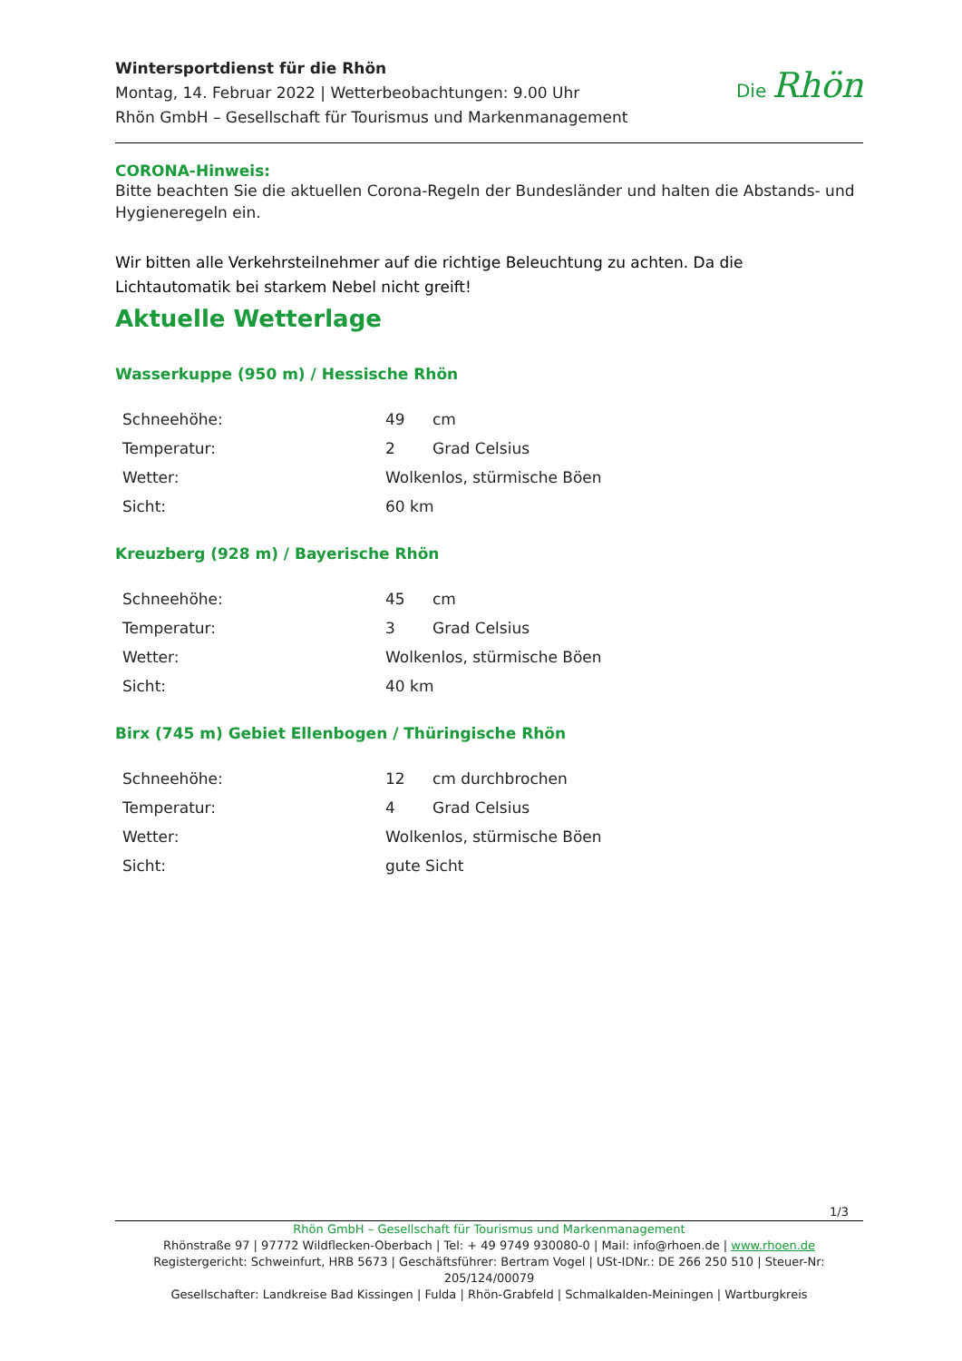Wintersportdienst für die Rhön
Montag, 14. Februar 2022 | Wetterbeobachtungen: 9.00 Uhr
Rhön GmbH – Gesellschaft für Tourismus und Markenmanagement
Die Rhön
CORONA-Hinweis:
Bitte beachten Sie die aktuellen Corona-Regeln der Bundesländer und halten die Abstands- und Hygieneregeln ein.
Wir bitten alle Verkehrsteilnehmer auf die richtige Beleuchtung zu achten. Da die Lichtautomatik bei starkem Nebel nicht greift!
Aktuelle Wetterlage
Wasserkuppe (950 m) / Hessische Rhön
| Schneehöhe: | 49 | cm |
| Temperatur: | 2 | Grad Celsius |
| Wetter: | Wolkenlos, stürmische Böen | |
| Sicht: | 60 km | |
Kreuzberg (928 m) / Bayerische Rhön
| Schneehöhe: | 45 | cm |
| Temperatur: | 3 | Grad Celsius |
| Wetter: | Wolkenlos, stürmische Böen | |
| Sicht: | 40 km | |
Birx (745 m) Gebiet Ellenbogen / Thüringische Rhön
| Schneehöhe: | 12 | cm durchbrochen |
| Temperatur: | 4 | Grad Celsius |
| Wetter: | Wolkenlos, stürmische Böen | |
| Sicht: | gute Sicht | |
1/3
Rhön GmbH – Gesellschaft für Tourismus und Markenmanagement
Rhönstraße 97 | 97772 Wildflecken-Oberbach | Tel: + 49 9749 930080-0 | Mail: info@rhoen.de | www.rhoen.de
Registergericht: Schweinfurt, HRB 5673 | Geschäftsführer: Bertram Vogel | USt-IDNr.: DE 266 250 510 | Steuer-Nr: 205/124/00079
Gesellschafter: Landkreise Bad Kissingen | Fulda | Rhön-Grabfeld | Schmalkalden-Meiningen | Wartburgkreis